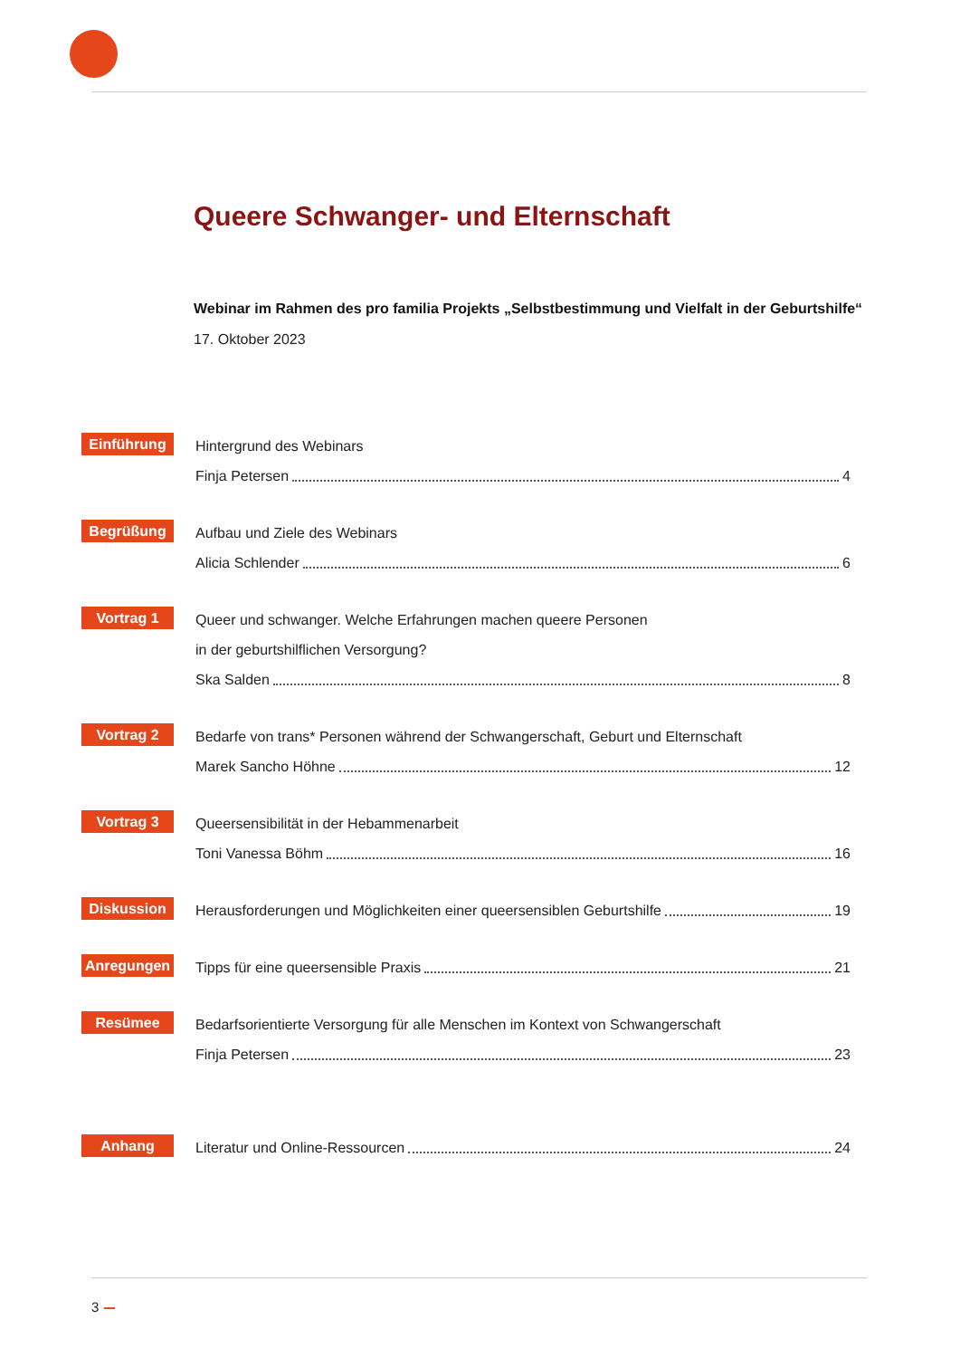Queere Schwanger- und Elternschaft
Webinar im Rahmen des pro familia Projekts „Selbstbestimmung und Vielfalt in der Geburtshilfe“
17. Oktober 2023
Einführung
Hintergrund des Webinars
Finja Petersen 4
Begrüßung
Aufbau und Ziele des Webinars
Alicia Schlender 6
Vortrag 1
Queer und schwanger. Welche Erfahrungen machen queere Personen
in der geburtshilflichen Versorgung?
Ska Salden 8
Vortrag 2
Bedarfe von trans* Personen während der Schwangerschaft, Geburt und Elternschaft
Marek Sancho Höhne 12
Vortrag 3
Queersensibilität in der Hebammenarbeit
Toni Vanessa Böhm 16
Diskussion
Herausforderungen und Möglichkeiten einer queersensiblen Geburtshilfe 19
Anregungen
Tipps für eine queersensible Praxis 21
Resümee
Bedarfsorientierte Versorgung für alle Menschen im Kontext von Schwangerschaft
Finja Petersen 23
Anhang
Literatur und Online-Ressourcen 24
3